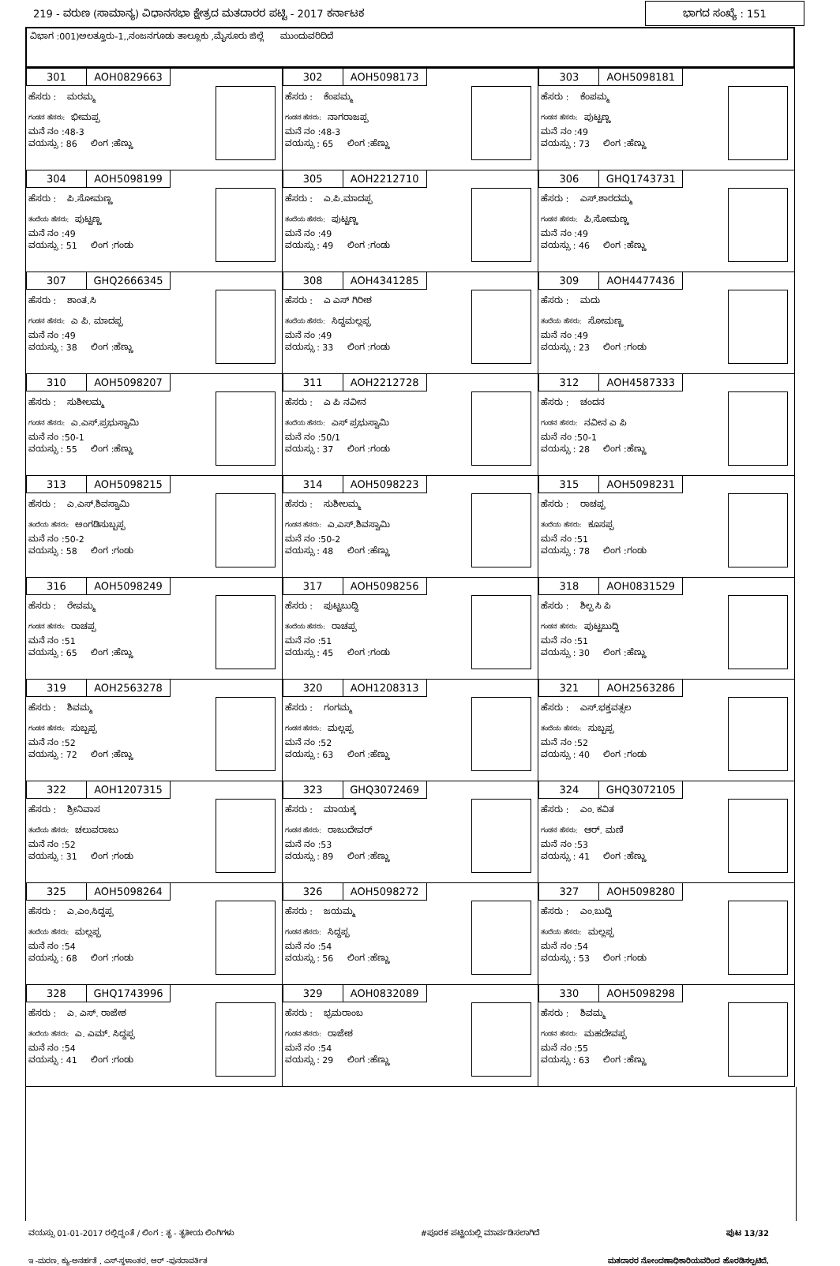219 - ವರುಣ (ಸಾಮಾನ್ಯ) ವಿಧಾನಸಭಾ ಕ್ಷೇತ್ರದ ಮತದಾರರ ಪಟ್ಟಿ - 2017 ಕರ್ನಾಟಕ
ಭಾಗದ ಸಂಖ್ಯೆ : 151
ವಿಭಾಗ :001)ಅಲತ್ತೂರು-1,,ನಂಜನಗೂಡು ತಾಲ್ಲೂಕು ,ಮೈಸೂರು ಜಿಲ್ಲೆ ಮುಂದುವರಿದಿದೆ
| 301 AOH0829663 ಹೆಸರು : ಮರಮ್ಮ ಗಂಡನ ಹೆಸರು: ಭೀಮಪ್ಪ ಮನೆ ನಂ :48-3 ವಯಸ್ಸು : 86 ಲಿಂಗ :ಹೆಣ್ಣು | 302 AOH5098173 ಹೆಸರು : ಕೆಂಪಮ್ಮ ಗಂಡನ ಹೆಸರು: ನಾಗರಾಜಪ್ಪ ಮನೆ ನಂ :48-3 ವಯಸ್ಸು : 65 ಲಿಂಗ :ಹೆಣ್ಣು | 303 AOH5098181 ಹೆಸರು : ಕೆಂಪಮ್ಮ ಗಂಡನ ಹೆಸರು: ಪುಟ್ಟಣ್ಣ ಮನೆ ನಂ :49 ವಯಸ್ಸು : 73 ಲಿಂಗ :ಹೆಣ್ಣು |
| 304 AOH5098199 ಹೆಸರು : ಪಿ.ಸೋಮಣ್ಣ ತಂದೆಯ ಹೆಸರು: ಪುಟ್ಟಣ್ಣ ಮನೆ ನಂ :49 ವಯಸ್ಸು : 51 ಲಿಂಗ :ಗಂಡು | 305 AOH2212710 ಹೆಸರು : ಎ.ಪಿ.ಮಾದಪ್ಪ ತಂದೆಯ ಹೆಸರು: ಪುಟ್ಟಣ್ಣ ಮನೆ ನಂ :49 ವಯಸ್ಸು : 49 ಲಿಂಗ :ಗಂಡು | 306 GHQ1743731 ಹೆಸರು : ಎಸ್.ಶಾರದಮ್ಮ ಗಂಡನ ಹೆಸರು: ಪಿ.ಸೋಮಣ್ಣ ಮನೆ ನಂ :49 ವಯಸ್ಸು : 46 ಲಿಂಗ :ಹೆಣ್ಣು |
| 307 GHQ2666345 ಹೆಸರು : ಶಾಂತ.ಸಿ ಗಂಡನ ಹೆಸರು: ಎ ಪಿ. ಮಾದಪ್ಪ ಮನೆ ನಂ :49 ವಯಸ್ಸು : 38 ಲಿಂಗ :ಹೆಣ್ಣು | 308 AOH4341285 ಹೆಸರು : ಎ ಎಸ್ ಗಿರೀಶ ತಂದೆಯ ಹೆಸರು: ಸಿದ್ದಮಲ್ಲಪ್ಪ ಮನೆ ನಂ :49 ವಯಸ್ಸು : 33 ಲಿಂಗ :ಗಂಡು | 309 AOH4477436 ಹೆಸರು : ಮದು ತಂದೆಯ ಹೆಸರು: ಸೋಮಣ್ಣ ಮನೆ ನಂ :49 ವಯಸ್ಸು : 23 ಲಿಂಗ :ಗಂಡು |
| 310 AOH5098207 ಹೆಸರು : ಸುಶೀಲಮ್ಮ ಗಂಡನ ಹೆಸರು: ಎ.ಎಸ್.ಪ್ರಭುಸ್ವಾಮಿ ಮನೆ ನಂ :50-1 ವಯಸ್ಸು : 55 ಲಿಂಗ :ಹೆಣ್ಣು | 311 AOH2212728 ಹೆಸರು : ಎ ಪಿ ನವೀನ ತಂದೆಯ ಹೆಸರು: ಎಸ್ ಪ್ರಭುಸ್ವಾಮಿ ಮನೆ ನಂ :50/1 ವಯಸ್ಸು : 37 ಲಿಂಗ :ಗಂಡು | 312 AOH4587333 ಹೆಸರು : ಚಂದನ ಗಂಡನ ಹೆಸರು: ನವೀನ ಎ ಪಿ ಮನೆ ನಂ :50-1 ವಯಸ್ಸು : 28 ಲಿಂಗ :ಹೆಣ್ಣು |
| 313 AOH5098215 ಹೆಸರು : ಎ.ಎಸ್.ಶಿವಸ್ವಾಮಿ ತಂದೆಯ ಹೆಸರು: ಅಂಗಡಿಸುಬ್ಬಪ್ಪ ಮನೆ ನಂ :50-2 ವಯಸ್ಸು : 58 ಲಿಂಗ :ಗಂಡು | 314 AOH5098223 ಹೆಸರು : ಸುಶೀಲಮ್ಮ ಗಂಡನ ಹೆಸರು: ಎ.ಎಸ್.ಶಿವಸ್ವಾಮಿ ಮನೆ ನಂ :50-2 ವಯಸ್ಸು : 48 ಲಿಂಗ :ಹೆಣ್ಣು | 315 AOH5098231 ಹೆಸರು : ರಾಚಪ್ಪ ತಂದೆಯ ಹೆಸರು: ಕೂಸಪ್ಪ ಮನೆ ನಂ :51 ವಯಸ್ಸು : 78 ಲಿಂಗ :ಗಂಡು |
| 316 AOH5098249 ಹೆಸರು : ರೇವಮ್ಮ ಗಂಡನ ಹೆಸರು: ರಾಚಪ್ಪ ಮನೆ ನಂ :51 ವಯಸ್ಸು : 65 ಲಿಂಗ :ಹೆಣ್ಣು | 317 AOH5098256 ಹೆಸರು : ಪುಟ್ಟಬುದ್ದಿ ತಂದೆಯ ಹೆಸರು: ರಾಚಪ್ಪ ಮನೆ ನಂ :51 ವಯಸ್ಸು : 45 ಲಿಂಗ :ಗಂಡು | 318 AOH0831529 ಹೆಸರು : ಶಿಲ್ಪ ಸಿ ಪಿ ಗಂಡನ ಹೆಸರು: ಪುಟ್ಟಬುದ್ದಿ ಮನೆ ನಂ :51 ವಯಸ್ಸು : 30 ಲಿಂಗ :ಹೆಣ್ಣು |
| 319 AOH2563278 ಹೆಸರು : ಶಿವಮ್ಮ ಗಂಡನ ಹೆಸರು: ಸುಬ್ಬಪ್ಪ ಮನೆ ನಂ :52 ವಯಸ್ಸು : 72 ಲಿಂಗ :ಹೆಣ್ಣು | 320 AOH1208313 ಹೆಸರು : ಗಂಗಮ್ಮ ಗಂಡನ ಹೆಸರು: ಮಲ್ಲಪ್ಪ ಮನೆ ನಂ :52 ವಯಸ್ಸು : 63 ಲಿಂಗ :ಹೆಣ್ಣು | 321 AOH2563286 ಹೆಸರು : ಎಸ್.ಭಕ್ತವತ್ಸಲ ತಂದೆಯ ಹೆಸರು: ಸುಬ್ಬಪ್ಪ ಮನೆ ನಂ :52 ವಯಸ್ಸು : 40 ಲಿಂಗ :ಗಂಡು |
| 322 AOH1207315 ಹೆಸರು : ಶ್ರೀನಿವಾಸ ತಂದೆಯ ಹೆಸರು: ಚಲುವರಾಜು ಮನೆ ನಂ :52 ವಯಸ್ಸು : 31 ಲಿಂಗ :ಗಂಡು | 323 GHQ3072469 ಹೆಸರು : ಮಾಯಕ್ಕ ಗಂಡನ ಹೆಸರು: ರಾಜುದೇವರ್ ಮನೆ ನಂ :53 ವಯಸ್ಸು : 89 ಲಿಂಗ :ಹೆಣ್ಣು | 324 GHQ3072105 ಹೆಸರು : ಎಂ. ಕವಿತ ಗಂಡನ ಹೆಸರು: ಆರ್. ಮಣಿ ಮನೆ ನಂ :53 ವಯಸ್ಸು : 41 ಲಿಂಗ :ಹೆಣ್ಣು |
| 325 AOH5098264 ಹೆಸರು : ಎ.ಎಂ.ಸಿದ್ದಪ್ಪ ತಂದೆಯ ಹೆಸರು: ಮಲ್ಲಪ್ಪ ಮನೆ ನಂ :54 ವಯಸ್ಸು : 68 ಲಿಂಗ :ಗಂಡು | 326 AOH5098272 ಹೆಸರು : ಜಯಮ್ಮ ಗಂಡನ ಹೆಸರು: ಸಿದ್ದಪ್ಪ ಮನೆ ನಂ :54 ವಯಸ್ಸು : 56 ಲಿಂಗ :ಹೆಣ್ಣು | 327 AOH5098280 ಹೆಸರು : ಎಂ.ಬುದ್ದಿ ತಂದೆಯ ಹೆಸರು: ಮಲ್ಲಪ್ಪ ಮನೆ ನಂ :54 ವಯಸ್ಸು : 53 ಲಿಂಗ :ಗಂಡು |
| 328 GHQ1743996 ಹೆಸರು : ಎ. ಎಸ್. ರಾಜೇಶ ತಂದೆಯ ಹೆಸರು: ಎ. ಎಮ್. ಸಿದ್ದಪ್ಪ ಮನೆ ನಂ :54 ವಯಸ್ಸು : 41 ಲಿಂಗ :ಗಂಡು | 329 AOH0832089 ಹೆಸರು : ಭ್ರಮರಾಂಬ ಗಂಡನ ಹೆಸರು: ರಾಜೇಶ ಮನೆ ನಂ :54 ವಯಸ್ಸು : 29 ಲಿಂಗ :ಹೆಣ್ಣು | 330 AOH5098298 ಹೆಸರು : ಶಿವಮ್ಮ ಗಂಡನ ಹೆಸರು: ಮಹದೇವಪ್ಪ ಮನೆ ನಂ :55 ವಯಸ್ಸು : 63 ಲಿಂಗ :ಹೆಣ್ಣು |
ವಯಸ್ಸು 01-01-2017 ರಲ್ಲಿದ್ದಂತೆ / ಲಿಂಗ : ತೃ - ತೃತೀಯ ಲಿಂಗಿಗಳು #ಪೂರಕ ಪಟ್ಟಿಯಲ್ಲಿ ಮಾರ್ಪಡಿಸಲಾಗಿದೆ ಪುಟ 13/32
ಇ -ಮರಣ, ಕ್ಯು-ಅನರ್ಹತೆ , ಎಸ್-ಸ್ಥಳಾಂತರ, ಆರ್ -ಪುನರಾವರ್ತಿತ ಮತದಾರರ ನೋಂದಣಾಧಿಕಾರಿಯವರಿಂದ ಹೊರಡಿಸಲ್ಪಟಿದೆ.